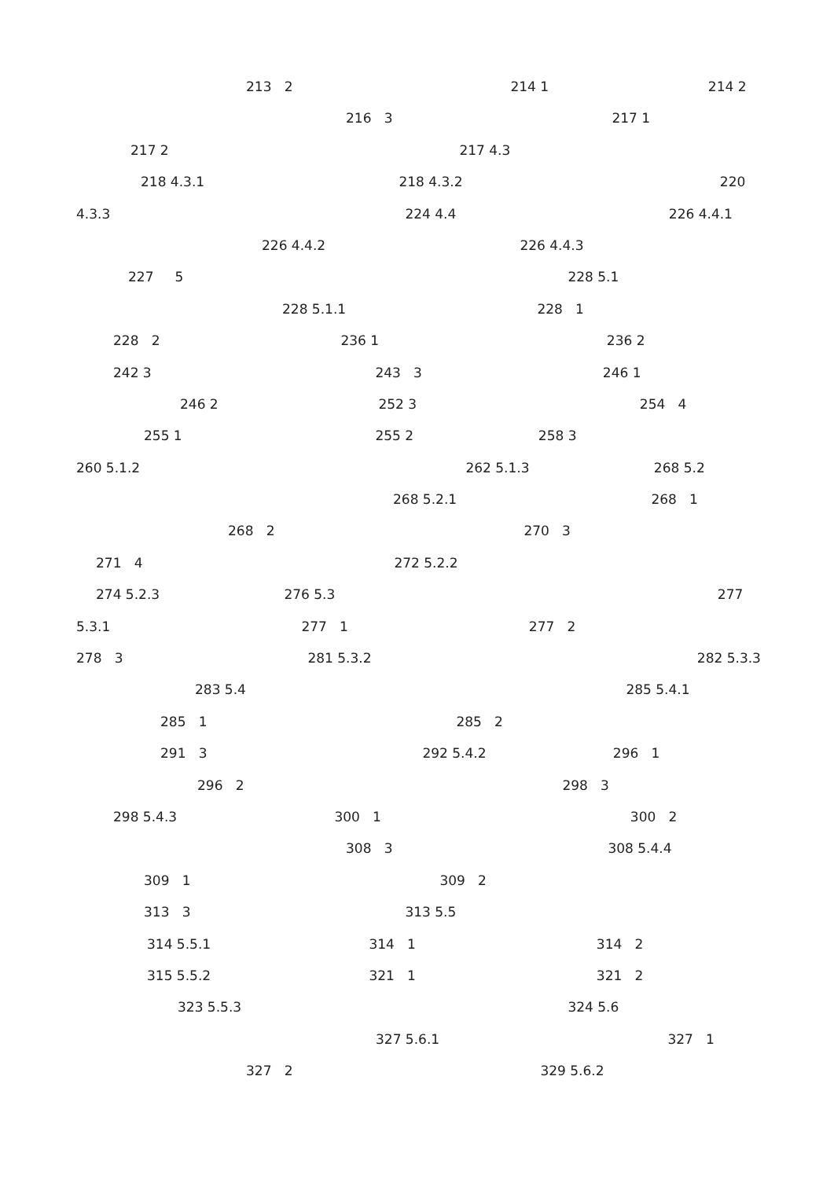213 2 214 1 214 2
216 3 217 1
217 2 217 4.3
218 4.3.1 218 4.3.2 220
4.3.3 224 4.4 226 4.4.1
226 4.4.2 226 4.4.3
227 5 228 5.1
228 5.1.1 228 1
228 2 236 1 236 2
242 3 243 3 246 1
246 2 252 3 254 4
255 1 255 2 258 3
260 5.1.2 262 5.1.3 268 5.2
268 5.2.1 268 1
268 2 270 3
271 4 272 5.2.2
274 5.2.3 276 5.3 277
5.3.1 277 1 277 2
278 3 281 5.3.2 282 5.3.3
283 5.4 285 5.4.1
285 1 285 2
291 3 292 5.4.2 296 1
296 2 298 3
298 5.4.3 300 1 300 2
308 3 308 5.4.4
309 1 309 2
313 3 313 5.5
314 5.5.1 314 1 314 2
315 5.5.2 321 1 321 2
323 5.5.3 324 5.6
327 5.6.1 327 1
327 2 329 5.6.2